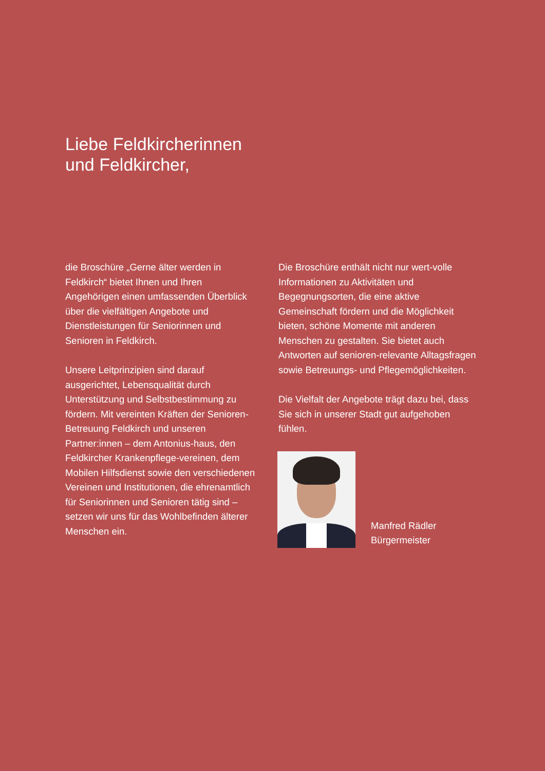Liebe Feldkircherinnen
und Feldkircher,
die Broschüre „Gerne älter werden in Feldkirch“ bietet Ihnen und Ihren Angehörigen einen umfassenden Überblick über die vielfältigen Angebote und Dienstleistungen für Seniorinnen und Senioren in Feldkirch.
Unsere Leitprinzipien sind darauf ausgerichtet, Lebensqualität durch Unterstützung und Selbstbestimmung zu fördern. Mit vereinten Kräften der Senioren-Betreuung Feldkirch und unseren Partner:innen – dem Antonius-haus, den Feldkircher Krankenpflege-vereinen, dem Mobilen Hilfsdienst sowie den verschiedenen Vereinen und Institutionen, die ehrenamtlich für Seniorinnen und Senioren tätig sind – setzen wir uns für das Wohlbefinden älterer Menschen ein.
Die Broschüre enthält nicht nur wert-volle Informationen zu Aktivitäten und Begegnungsorten, die eine aktive Gemeinschaft fördern und die Möglichkeit bieten, schöne Momente mit anderen Menschen zu gestalten. Sie bietet auch Antworten auf senioren-relevante Alltagsfragen sowie Betreuungs- und Pflegemöglichkeiten.
Die Vielfalt der Angebote trägt dazu bei, dass Sie sich in unserer Stadt gut aufgehoben fühlen.
Manfred Rädler
Bürgermeister